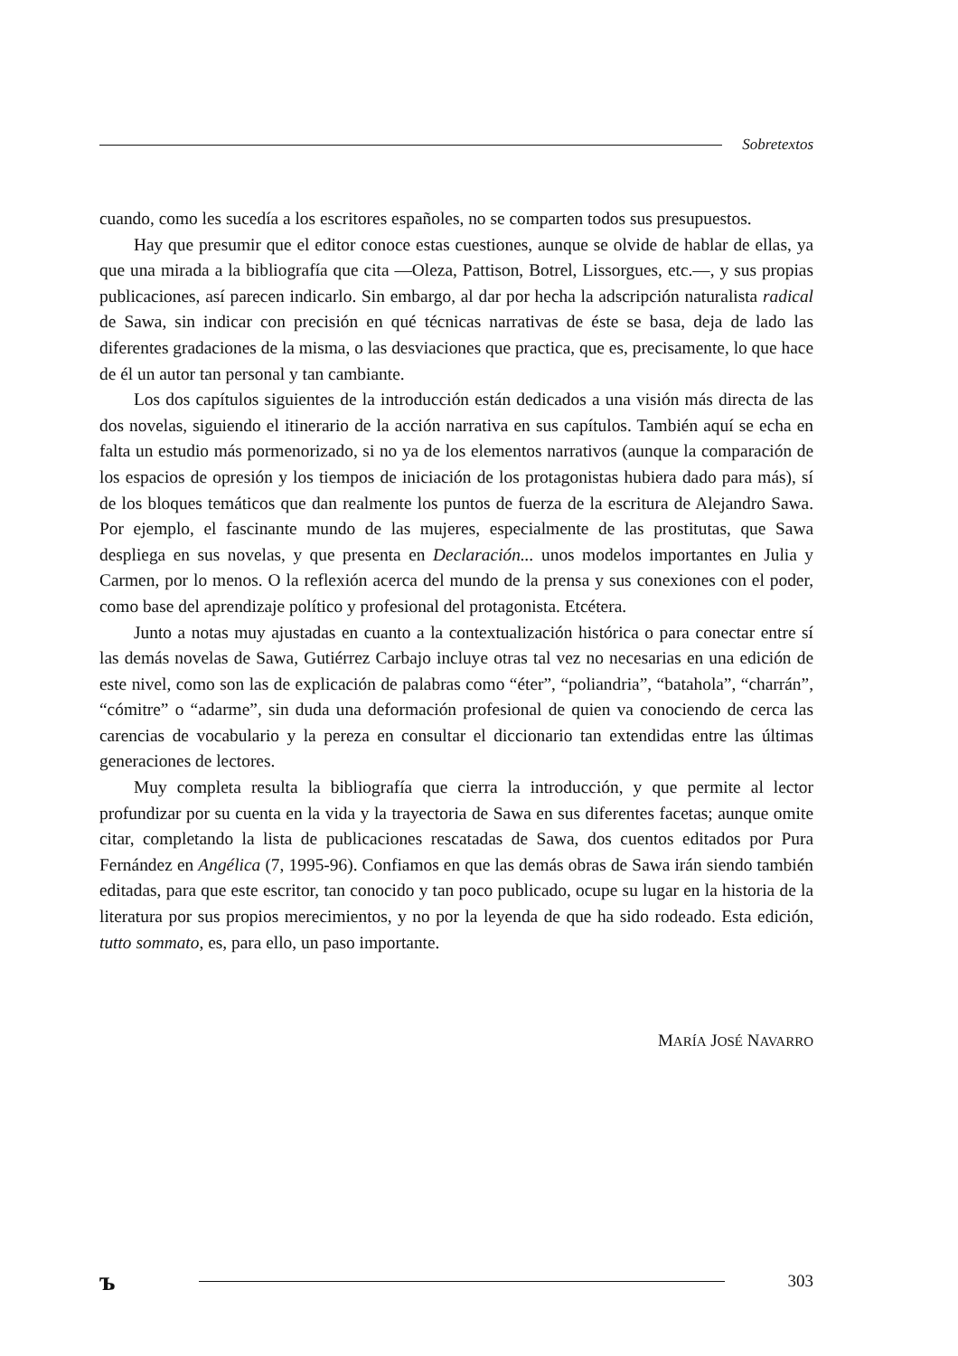Sobretextos
cuando, como les sucedía a los escritores españoles, no se comparten todos sus presupuestos.
Hay que presumir que el editor conoce estas cuestiones, aunque se olvide de hablar de ellas, ya que una mirada a la bibliografía que cita —Oleza, Pattison, Botrel, Lissorgues, etc.—, y sus propias publicaciones, así parecen indicarlo. Sin embargo, al dar por hecha la adscripción naturalista radical de Sawa, sin indicar con precisión en qué técnicas narrativas de éste se basa, deja de lado las diferentes gradaciones de la misma, o las desviaciones que practica, que es, precisamente, lo que hace de él un autor tan personal y tan cambiante.
Los dos capítulos siguientes de la introducción están dedicados a una visión más directa de las dos novelas, siguiendo el itinerario de la acción narrativa en sus capítulos. También aquí se echa en falta un estudio más pormenorizado, si no ya de los elementos narrativos (aunque la comparación de los espacios de opresión y los tiempos de iniciación de los protagonistas hubiera dado para más), sí de los bloques temáticos que dan realmente los puntos de fuerza de la escritura de Alejandro Sawa. Por ejemplo, el fascinante mundo de las mujeres, especialmente de las prostitutas, que Sawa despliega en sus novelas, y que presenta en Declaración... unos modelos importantes en Julia y Carmen, por lo menos. O la reflexión acerca del mundo de la prensa y sus conexiones con el poder, como base del aprendizaje político y profesional del protagonista. Etcétera.
Junto a notas muy ajustadas en cuanto a la contextualización histórica o para conectar entre sí las demás novelas de Sawa, Gutiérrez Carbajo incluye otras tal vez no necesarias en una edición de este nivel, como son las de explicación de palabras como “éter”, “poliandria”, “batahola”, “charrán”, “cómitre” o “adarme”, sin duda una deformación profesional de quien va conociendo de cerca las carencias de vocabulario y la pereza en consultar el diccionario tan extendidas entre las últimas generaciones de lectores.
Muy completa resulta la bibliografía que cierra la introducción, y que permite al lector profundizar por su cuenta en la vida y la trayectoria de Sawa en sus diferentes facetas; aunque omite citar, completando la lista de publicaciones rescatadas de Sawa, dos cuentos editados por Pura Fernández en Angélica (7, 1995-96). Confiamos en que las demás obras de Sawa irán siendo también editadas, para que este escritor, tan conocido y tan poco publicado, ocupe su lugar en la historia de la literatura por sus propios merecimientos, y no por la leyenda de que ha sido rodeado. Esta edición, tutto sommato, es, para ello, un paso importante.
MARÍA JOSÉ NAVARRO
ъ
303